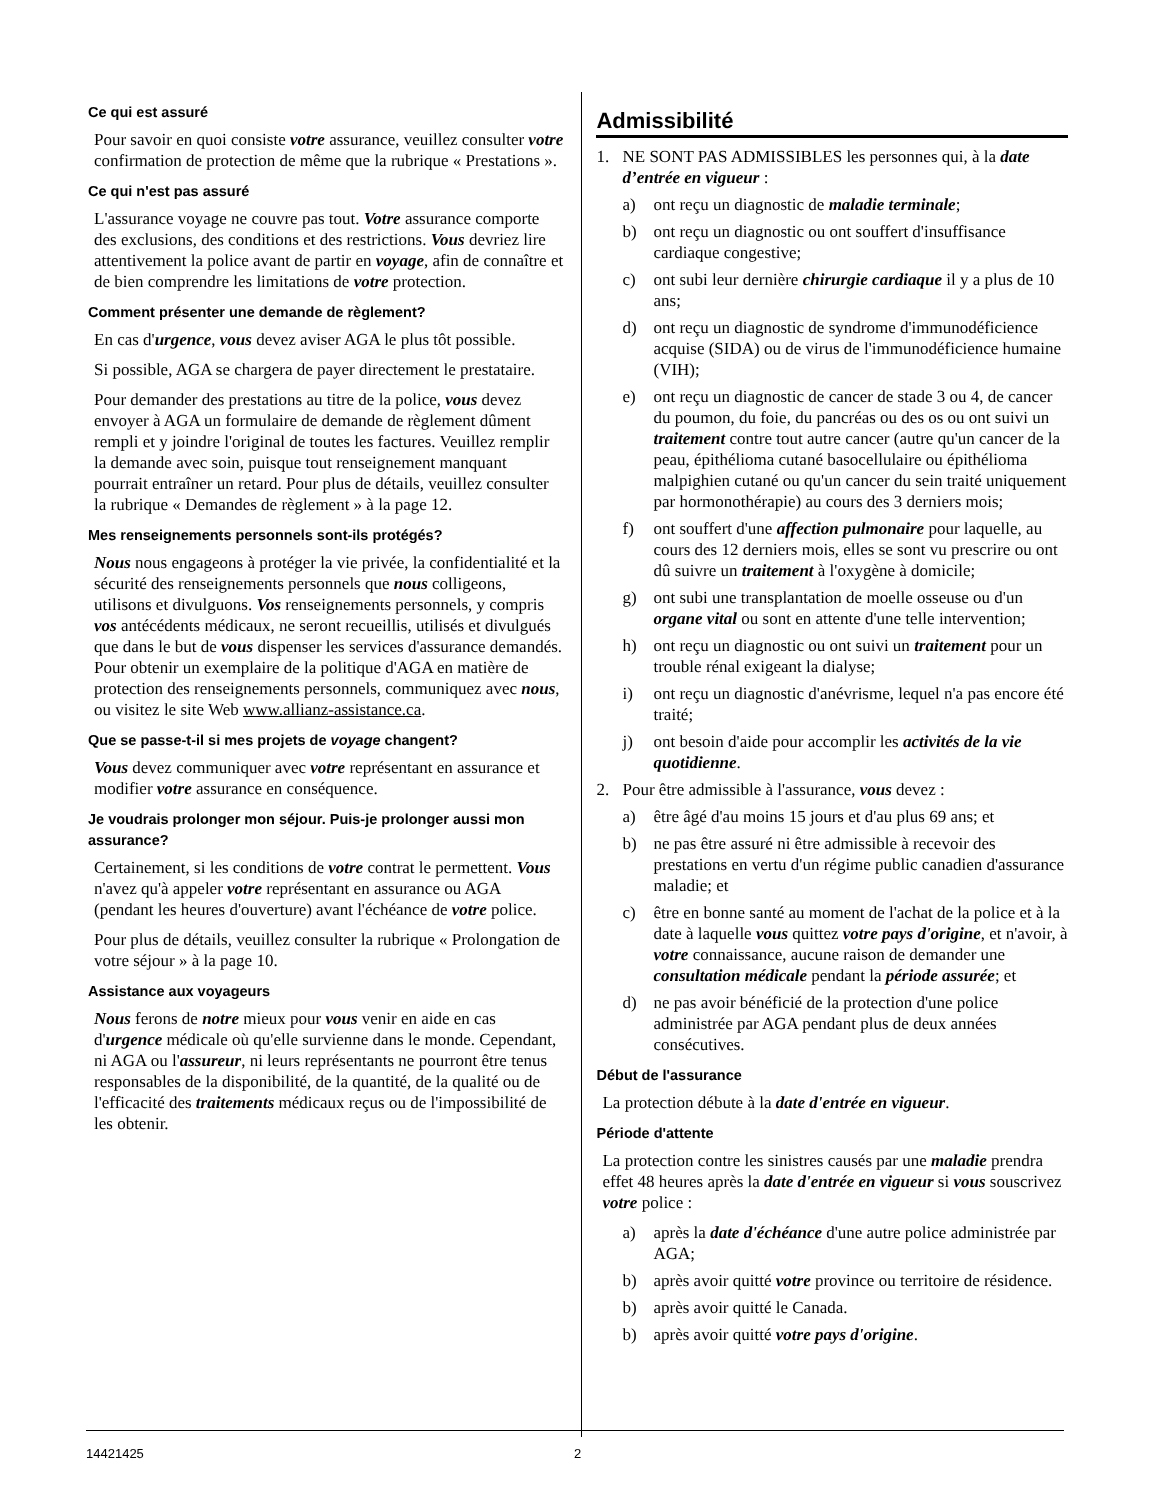Ce qui est assuré
Pour savoir en quoi consiste votre assurance, veuillez consulter votre confirmation de protection de même que la rubrique « Prestations ».
Ce qui n'est pas assuré
L'assurance voyage ne couvre pas tout. Votre assurance comporte des exclusions, des conditions et des restrictions. Vous devriez lire attentivement la police avant de partir en voyage, afin de connaître et de bien comprendre les limitations de votre protection.
Comment présenter une demande de règlement?
En cas d'urgence, vous devez aviser AGA le plus tôt possible.
Si possible, AGA se chargera de payer directement le prestataire.
Pour demander des prestations au titre de la police, vous devez envoyer à AGA un formulaire de demande de règlement dûment rempli et y joindre l'original de toutes les factures. Veuillez remplir la demande avec soin, puisque tout renseignement manquant pourrait entraîner un retard. Pour plus de détails, veuillez consulter la rubrique « Demandes de règlement » à la page 12.
Mes renseignements personnels sont-ils protégés?
Nous nous engageons à protéger la vie privée, la confidentialité et la sécurité des renseignements personnels que nous colligeons, utilisons et divulguons. Vos renseignements personnels, y compris vos antécédents médicaux, ne seront recueillis, utilisés et divulgués que dans le but de vous dispenser les services d'assurance demandés. Pour obtenir un exemplaire de la politique d'AGA en matière de protection des renseignements personnels, communiquez avec nous, ou visitez le site Web www.allianz-assistance.ca.
Que se passe-t-il si mes projets de voyage changent?
Vous devez communiquer avec votre représentant en assurance et modifier votre assurance en conséquence.
Je voudrais prolonger mon séjour. Puis-je prolonger aussi mon assurance?
Certainement, si les conditions de votre contrat le permettent. Vous n'avez qu'à appeler votre représentant en assurance ou AGA (pendant les heures d'ouverture) avant l'échéance de votre police.
Pour plus de détails, veuillez consulter la rubrique « Prolongation de votre séjour » à la page 10.
Assistance aux voyageurs
Nous ferons de notre mieux pour vous venir en aide en cas d'urgence médicale où qu'elle survienne dans le monde. Cependant, ni AGA ou l'assureur, ni leurs représentants ne pourront être tenus responsables de la disponibilité, de la quantité, de la qualité ou de l'efficacité des traitements médicaux reçus ou de l'impossibilité de les obtenir.
Admissibilité
1. NE SONT PAS ADMISSIBLES les personnes qui, à la date d’entrée en vigueur :
a) ont reçu un diagnostic de maladie terminale;
b) ont reçu un diagnostic ou ont souffert d'insuffisance cardiaque congestive;
c) ont subi leur dernière chirurgie cardiaque il y a plus de 10 ans;
d) ont reçu un diagnostic de syndrome d'immunodéficience acquise (SIDA) ou de virus de l'immunodéficience humaine (VIH);
e) ont reçu un diagnostic de cancer de stade 3 ou 4, de cancer du poumon, du foie, du pancréas ou des os ou ont suivi un traitement contre tout autre cancer (autre qu'un cancer de la peau, épithélioma cutané basocellulaire ou épithélioma malpighien cutané ou qu'un cancer du sein traité uniquement par hormonothérapie) au cours des 3 derniers mois;
f) ont souffert d'une affection pulmonaire pour laquelle, au cours des 12 derniers mois, elles se sont vu prescrire ou ont dû suivre un traitement à l'oxygène à domicile;
g) ont subi une transplantation de moelle osseuse ou d'un organe vital ou sont en attente d'une telle intervention;
h) ont reçu un diagnostic ou ont suivi un traitement pour un trouble rénal exigeant la dialyse;
i) ont reçu un diagnostic d'anévrisme, lequel n'a pas encore été traité;
j) ont besoin d'aide pour accomplir les activités de la vie quotidienne.
2. Pour être admissible à l'assurance, vous devez :
a) être âgé d'au moins 15 jours et d'au plus 69 ans; et
b) ne pas être assuré ni être admissible à recevoir des prestations en vertu d'un régime public canadien d'assurance maladie; et
c) être en bonne santé au moment de l'achat de la police et à la date à laquelle vous quittez votre pays d'origine, et n'avoir, à votre connaissance, aucune raison de demander une consultation médicale pendant la période assurée; et
d) ne pas avoir bénéficié de la protection d'une police administrée par AGA pendant plus de deux années consécutives.
Début de l'assurance
La protection débute à la date d'entrée en vigueur.
Période d'attente
La protection contre les sinistres causés par une maladie prendra effet 48 heures après la date d'entrée en vigueur si vous souscrivez votre police :
a) après la date d'échéance d'une autre police administrée par AGA;
b) après avoir quitté votre province ou territoire de résidence.
b) après avoir quitté le Canada.
b) après avoir quitté votre pays d'origine.
14421425 2